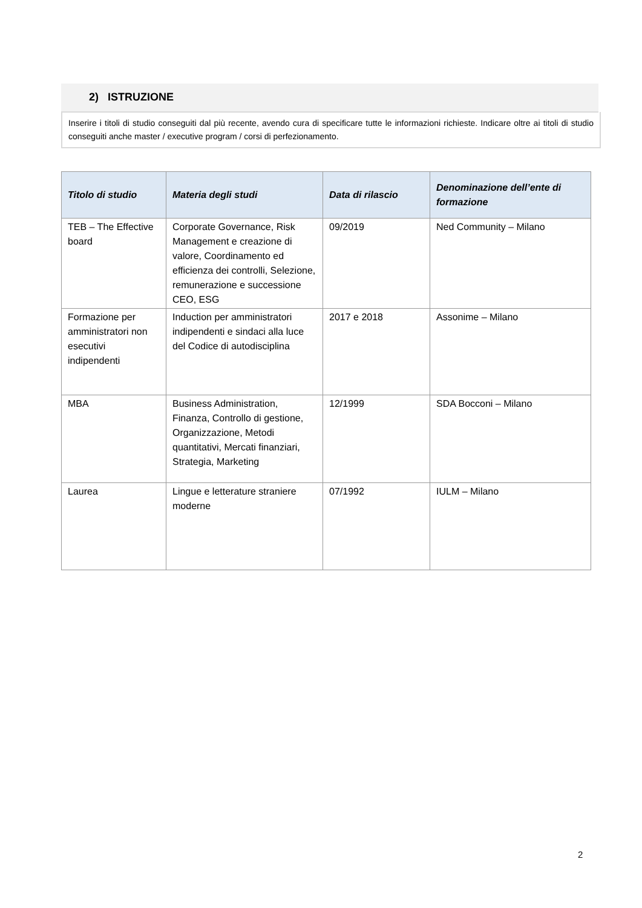2) ISTRUZIONE
Inserire i titoli di studio conseguiti dal più recente, avendo cura di specificare tutte le informazioni richieste. Indicare oltre ai titoli di studio conseguiti anche master / executive program / corsi di perfezionamento.
| Titolo di studio | Materia degli studi | Data di rilascio | Denominazione dell’ente di formazione |
| --- | --- | --- | --- |
| TEB – The Effective board | Corporate Governance, Risk Management e creazione di valore, Coordinamento ed efficienza dei controlli, Selezione, remunerazione e successione CEO, ESG | 09/2019 | Ned Community – Milano |
| Formazione per amministratori non esecutivi indipendenti | Induction per amministratori indipendenti e sindaci alla luce del Codice di autodisciplina | 2017 e 2018 | Assonime – Milano |
| MBA | Business Administration, Finanza, Controllo di gestione, Organizzazione, Metodi quantitativi, Mercati finanziari, Strategia, Marketing | 12/1999 | SDA Bocconi – Milano |
| Laurea | Lingue e letterature straniere moderne | 07/1992 | IULM – Milano |
2